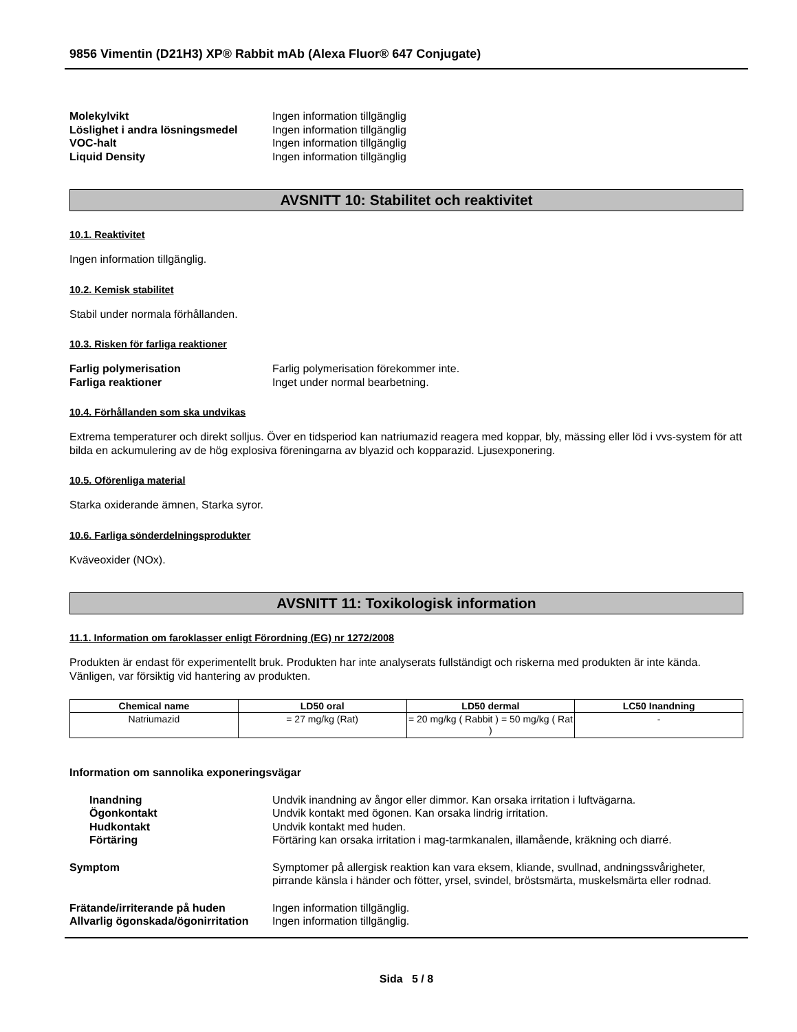9856 Vimentin (D21H3) XP® Rabbit mAb (Alexa Fluor® 647 Conjugate)
Molekylvikt
Ingen information tillgänglig
Löslighet i andra lösningsmedel
Ingen information tillgänglig
VOC-halt
Ingen information tillgänglig
Liquid Density
Ingen information tillgänglig
AVSNITT 10: Stabilitet och reaktivitet
10.1. Reaktivitet
Ingen information tillgänglig.
10.2. Kemisk stabilitet
Stabil under normala förhållanden.
10.3. Risken för farliga reaktioner
Farlig polymerisation
Farlig polymerisation förekommer inte.
Farliga reaktioner
Inget under normal bearbetning.
10.4. Förhållanden som ska undvikas
Extrema temperaturer och direkt solljus. Över en tidsperiod kan natriumazid reagera med koppar, bly, mässing eller löd i vvs-system för att bilda en ackumulering av de hög explosiva föreningarna av blyazid och kopparazid. Ljusexponering.
10.5. Oförenliga material
Starka oxiderande ämnen, Starka syror.
10.6. Farliga sönderdelningsprodukter
Kväveoxider (NOx).
AVSNITT 11: Toxikologisk information
11.1. Information om faroklasser enligt Förordning (EG) nr 1272/2008
Produkten är endast för experimentellt bruk. Produkten har inte analyserats fullständigt och riskerna med produkten är inte kända. Vänligen, var försiktig vid hantering av produkten.
| Chemical name | LD50 oral | LD50 dermal | LC50 Inandning |
| --- | --- | --- | --- |
| Natriumazid | = 27 mg/kg (Rat) | = 20 mg/kg ( Rabbit ) = 50 mg/kg ( Rat ) | - |
Information om sannolika exponeringsvägar
Inandning
Undvik inandning av ångor eller dimmor. Kan orsaka irritation i luftvägarna.
Ögonkontakt
Undvik kontakt med ögonen. Kan orsaka lindrig irritation.
Hudkontakt
Undvik kontakt med huden.
Förtäring
Förtäring kan orsaka irritation i mag-tarmkanalen, illamående, kräkning och diarré.
Symptom
Symptomer på allergisk reaktion kan vara eksem, kliande, svullnad, andningssvårigheter, pirrande känsla i händer och fötter, yrsel, svindel, bröstsmärta, muskelsmärta eller rodnad.
Frätande/irriterande på huden
Ingen information tillgänglig.
Allvarlig ögonskada/ögonirritation
Ingen information tillgänglig.
Sida 5 / 8